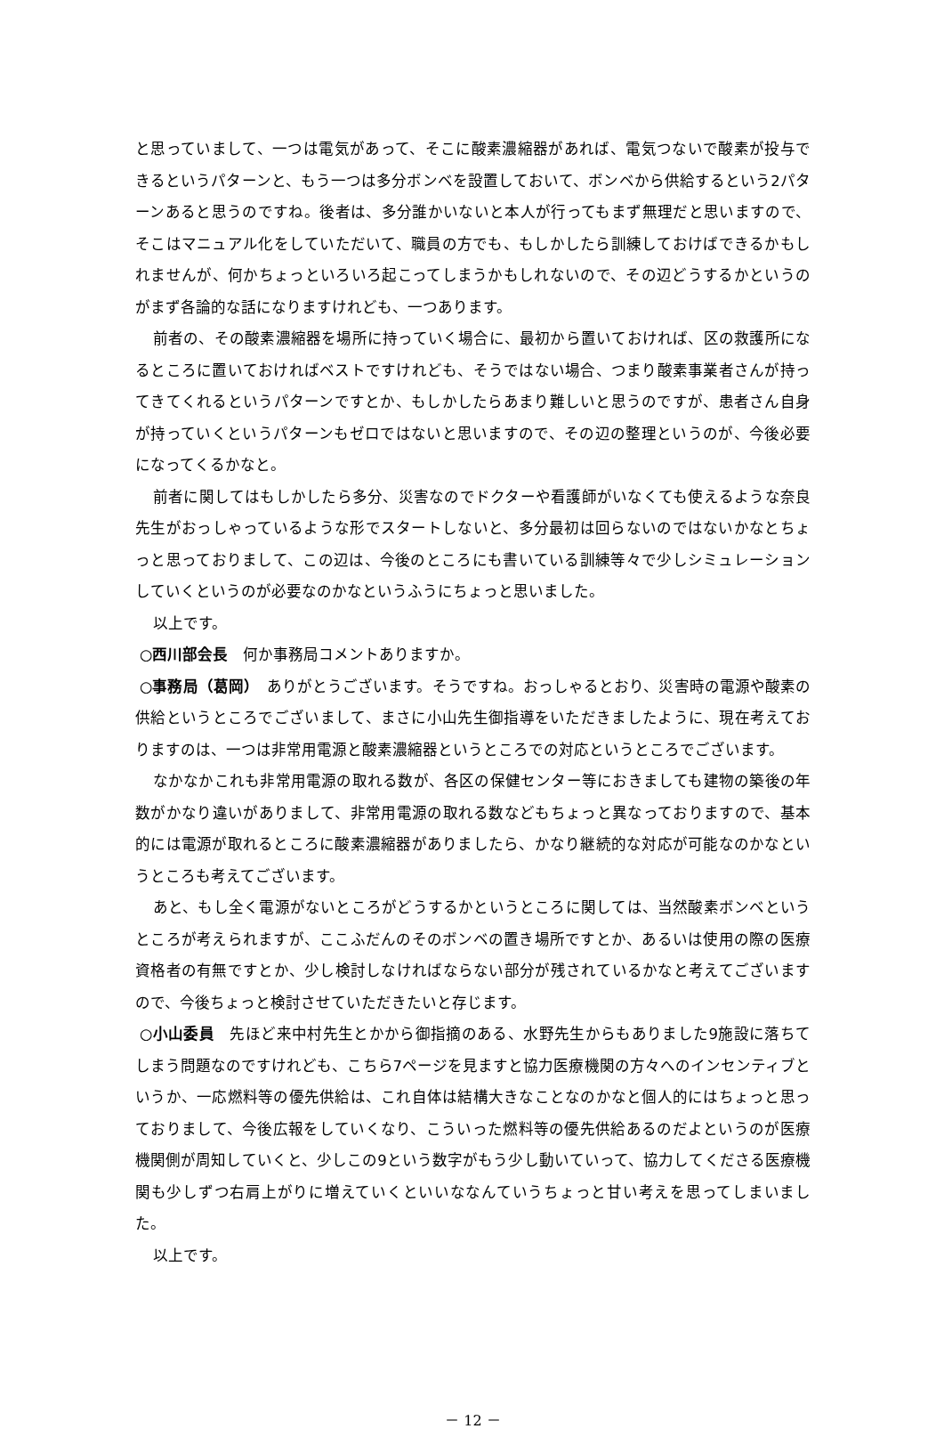と思っていまして、一つは電気があって、そこに酸素濃縮器があれば、電気つないで酸素が投与できるというパターンと、もう一つは多分ボンベを設置しておいて、ボンベから供給するという2パターンあると思うのですね。後者は、多分誰かいないと本人が行ってもまず無理だと思いますので、そこはマニュアル化をしていただいて、職員の方でも、もしかしたら訓練しておけばできるかもしれませんが、何かちょっといろいろ起こってしまうかもしれないので、その辺どうするかというのがまず各論的な話になりますけれども、一つあります。
前者の、その酸素濃縮器を場所に持っていく場合に、最初から置いておければ、区の救護所になるところに置いておければベストですけれども、そうではない場合、つまり酸素事業者さんが持ってきてくれるというパターンですとか、もしかしたらあまり難しいと思うのですが、患者さん自身が持っていくというパターンもゼロではないと思いますので、その辺の整理というのが、今後必要になってくるかなと。
前者に関してはもしかしたら多分、災害なのでドクターや看護師がいなくても使えるような奈良先生がおっしゃっているような形でスタートしないと、多分最初は回らないのではないかなとちょっと思っておりまして、この辺は、今後のところにも書いている訓練等々で少しシミュレーションしていくというのが必要なのかなというふうにちょっと思いました。
以上です。
○西川部会長　何か事務局コメントありますか。
○事務局（葛岡）　ありがとうございます。そうですね。おっしゃるとおり、災害時の電源や酸素の供給というところでございまして、まさに小山先生御指導をいただきましたように、現在考えておりますのは、一つは非常用電源と酸素濃縮器というところでの対応というところでございます。
なかなかこれも非常用電源の取れる数が、各区の保健センター等におきましても建物の築後の年数がかなり違いがありまして、非常用電源の取れる数などもちょっと異なっておりますので、基本的には電源が取れるところに酸素濃縮器がありましたら、かなり継続的な対応が可能なのかなというところも考えてございます。
あと、もし全く電源がないところがどうするかというところに関しては、当然酸素ボンベというところが考えられますが、ここふだんのそのボンベの置き場所ですとか、あるいは使用の際の医療資格者の有無ですとか、少し検討しなければならない部分が残されているかなと考えてございますので、今後ちょっと検討させていただきたいと存じます。
○小山委員　先ほど来中村先生とかから御指摘のある、水野先生からもありました9施設に落ちてしまう問題なのですけれども、こちら7ページを見ますと協力医療機関の方々へのインセンティブというか、一応燃料等の優先供給は、これ自体は結構大きなことなのかなと個人的にはちょっと思っておりまして、今後広報をしていくなり、こういった燃料等の優先供給あるのだよというのが医療機関側が周知していくと、少しこの9という数字がもう少し動いていって、協力してくださる医療機関も少しずつ右肩上がりに増えていくといいななんていうちょっと甘い考えを思ってしまいました。
以上です。
－ 12 －